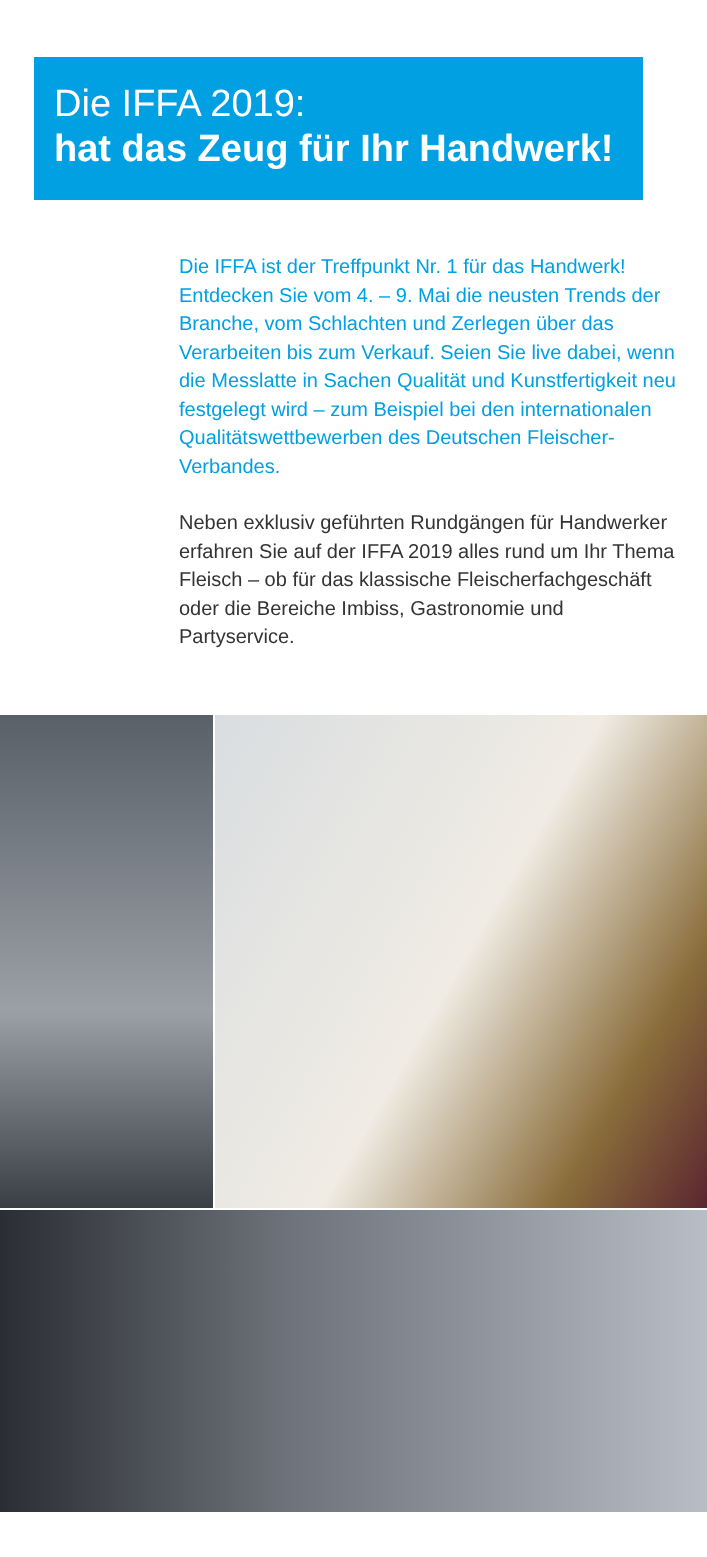Die IFFA 2019:
hat das Zeug für Ihr Handwerk!
Die IFFA ist der Treffpunkt Nr. 1 für das Hand­werk! Entdecken Sie vom 4. – 9. Mai die neusten Trends der Branche, vom Schlachten und Zerlegen über das Verarbeiten bis zum Verkauf. Seien Sie live dabei, wenn die Messlatte in Sachen Qualität und Kunstfertigkeit neu festgelegt wird – zum Beispiel bei den internationalen Qualitätswett­bewerben des Deutschen Fleischer-Verbandes.
Neben exklusiv geführten Rundgängen für Hand­werker erfahren Sie auf der IFFA 2019 alles rund um Ihr Thema Fleisch – ob für das klassische Fleischerfachgeschäft oder die Bereiche Imbiss, Gastronomie und Partyservice.